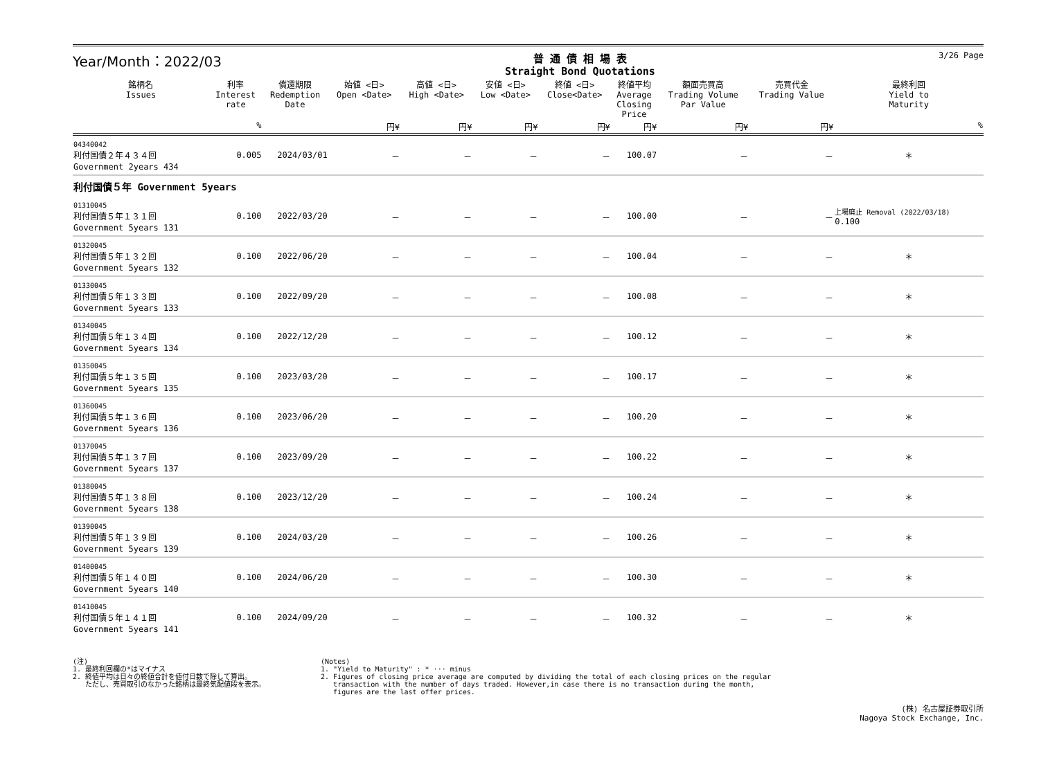Year/Month：2022/03
普 通 債 相 場 表
Straight Bond Quotations
3/26 Page
| 銘柄名 Issues | 利率 Interest rate | 償還期限 Redemption Date | 始値 <日> Open <Date> | 高値 <日> High <Date> | 安値 <日> Low <Date> | 終値 <日> Close<Date> | 終値平均 Average Closing Price | 額面売買高 Trading Volume Par Value | 売買代金 Trading Value | 最終利回 Yield to Maturity |
| --- | --- | --- | --- | --- | --- | --- | --- | --- | --- | --- |
| | % | | 円¥ | 円¥ | 円¥ | 円¥ | 円¥ | 円¥ | 円¥ | % |
| 04340042 利付国債２年４３４回 Government 2years 434 | 0.005 | 2024/03/01 | － | － | － | － | 100.07 | － | － | ＊ |
| 利付国債５年 Government 5years | | | | | | | | | | |
| 01310045 利付国債５年１３１回 Government 5years 131 | 0.100 | 2022/03/20 | － | － | － | － | 100.00 | － | － | 上場廃止 Removal (2022/03/18) 0.100 |
| 01320045 利付国債５年１３２回 Government 5years 132 | 0.100 | 2022/06/20 | － | － | － | － | 100.04 | － | － | ＊ |
| 01330045 利付国債５年１３３回 Government 5years 133 | 0.100 | 2022/09/20 | － | － | － | － | 100.08 | － | － | ＊ |
| 01340045 利付国債５年１３４回 Government 5years 134 | 0.100 | 2022/12/20 | － | － | － | － | 100.12 | － | － | ＊ |
| 01350045 利付国債５年１３５回 Government 5years 135 | 0.100 | 2023/03/20 | － | － | － | － | 100.17 | － | － | ＊ |
| 01360045 利付国債５年１３６回 Government 5years 136 | 0.100 | 2023/06/20 | － | － | － | － | 100.20 | － | － | ＊ |
| 01370045 利付国債５年１３７回 Government 5years 137 | 0.100 | 2023/09/20 | － | － | － | － | 100.22 | － | － | ＊ |
| 01380045 利付国債５年１３８回 Government 5years 138 | 0.100 | 2023/12/20 | － | － | － | － | 100.24 | － | － | ＊ |
| 01390045 利付国債５年１３９回 Government 5years 139 | 0.100 | 2024/03/20 | － | － | － | － | 100.26 | － | － | ＊ |
| 01400045 利付国債５年１４０回 Government 5years 140 | 0.100 | 2024/06/20 | － | － | － | － | 100.30 | － | － | ＊ |
| 01410045 利付国債５年１４１回 Government 5years 141 | 0.100 | 2024/09/20 | － | － | － | － | 100.32 | － | － | ＊ |
(注)
1. 最終利回欄の*はマイナス
2. 終値平均は日々の終値合計を値付日数で除して算出。
ただし、売買取引のなかった銘柄は最終気配値段を表示。
(Notes)
1. "Yield to Maturity" : * ··· minus
2. Figures of closing price average are computed by dividing the total of each closing prices on the regular
transaction with the number of days traded. However,in case there is no transaction during the month,
figures are the last offer prices.
(株) 名古屋証券取引所
Nagoya Stock Exchange, Inc.